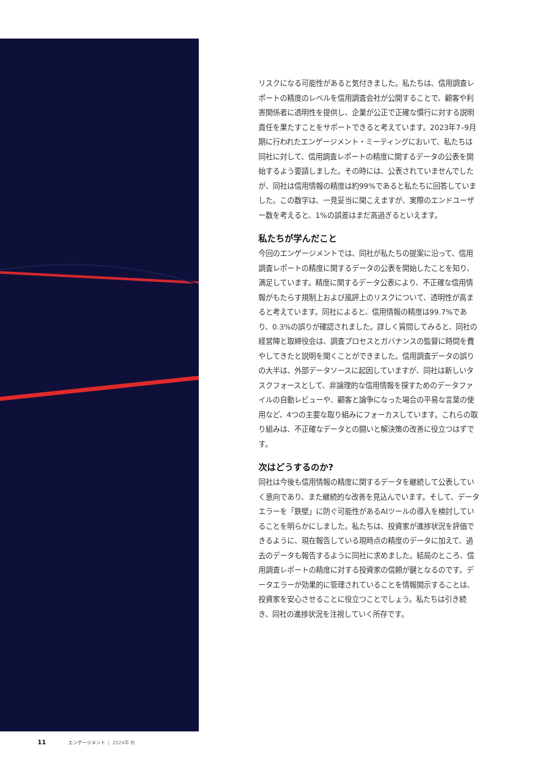リスクになる可能性があると気付きました。私たちは、信用調査レポートの精度のレベルを信用調査会社が公開することで、顧客や利害関係者に透明性を提供し、企業が公正で正確な慣行に対する説明責任を果たすことをサポートできると考えています。2023年7–9月期に行われたエンゲージメント・ミーティングにおいて、私たちは同社に対して、信用調査レポートの精度に関するデータの公表を開始するよう要請しました。その時には、公表されていませんでしたが、同社は信用情報の精度は約99%であると私たちに回答していました。この数字は、一見妥当に聞こえますが、実際のエンドユーザー数を考えると、1%の誤差はまだ高過ぎるといえます。
私たちが学んだこと
今回のエンゲージメントでは、同社が私たちの提案に沿って、信用調査レポートの精度に関するデータの公表を開始したことを知り、満足しています。精度に関するデータ公表により、不正確な信用情報がもたらす規制上および風評上のリスクについて、透明性が高まると考えています。同社によると、信用情報の精度は99.7%であり、0.3%の誤りが確認されました。詳しく質問してみると、同社の経営陣と取締役会は、調査プロセスとガバナンスの監督に時間を費やしてきたと説明を聞くことができました。信用調査データの誤りの大半は、外部データソースに起因していますが、同社は新しいタスクフォースとして、非論理的な信用情報を探すためのデータファイルの自動レビューや、顧客と論争になった場合の平易な言葉の使用など、4つの主要な取り組みにフォーカスしています。これらの取り組みは、不正確なデータとの闘いと解決策の改善に役立つはずです。
次はどうするのか?
同社は今後も信用情報の精度に関するデータを継続して公表していく意向であり、また継続的な改善を見込んでいます。そして、データエラーを「鉄壁」に防ぐ可能性があるAIツールの導入を検討していることを明らかにしました。私たちは、投資家が進捗状況を評価できるように、現在報告している現時点の精度のデータに加えて、過去のデータも報告するように同社に求めました。結局のところ、信用調査レポートの精度に対する投資家の信頼が鍵となるのです。データエラーが効果的に管理されていることを情報開示することは、投資家を安心させることに役立つことでしょう。私たちは引き続き、同社の進捗状況を注視していく所存です。
11 エンゲージメント | 2024年 秋